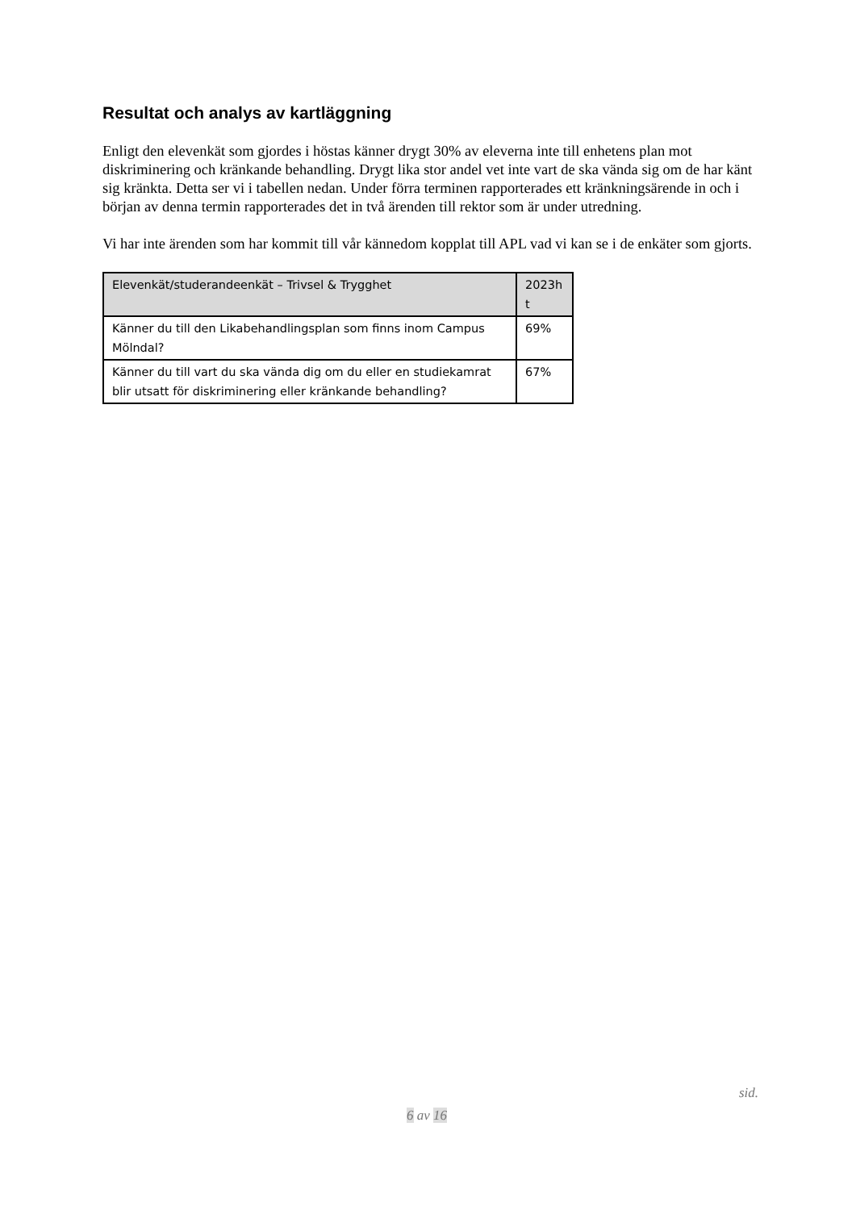Resultat och analys av kartläggning
Enligt den elevenkät som gjordes i höstas känner drygt 30% av eleverna inte till enhetens plan mot diskriminering och kränkande behandling. Drygt lika stor andel vet inte vart de ska vända sig om de har känt sig kränkta. Detta ser vi i tabellen nedan. Under förra terminen rapporterades ett kränkningsärende in och i början av denna termin rapporterades det in två ärenden till rektor som är under utredning.
Vi har inte ärenden som har kommit till vår kännedom kopplat till APL vad vi kan se i de enkäter som gjorts.
| Elevenkät/studerandeenkät – Trivsel & Trygghet | 2023h t |
| --- | --- |
| Känner du till den Likabehandlingsplan som finns inom Campus Mölndal? | 69% |
| Känner du till vart du ska vända dig om du eller en studiekamrat blir utsatt för diskriminering eller kränkande behandling? | 67% |
sid.
6 av 16